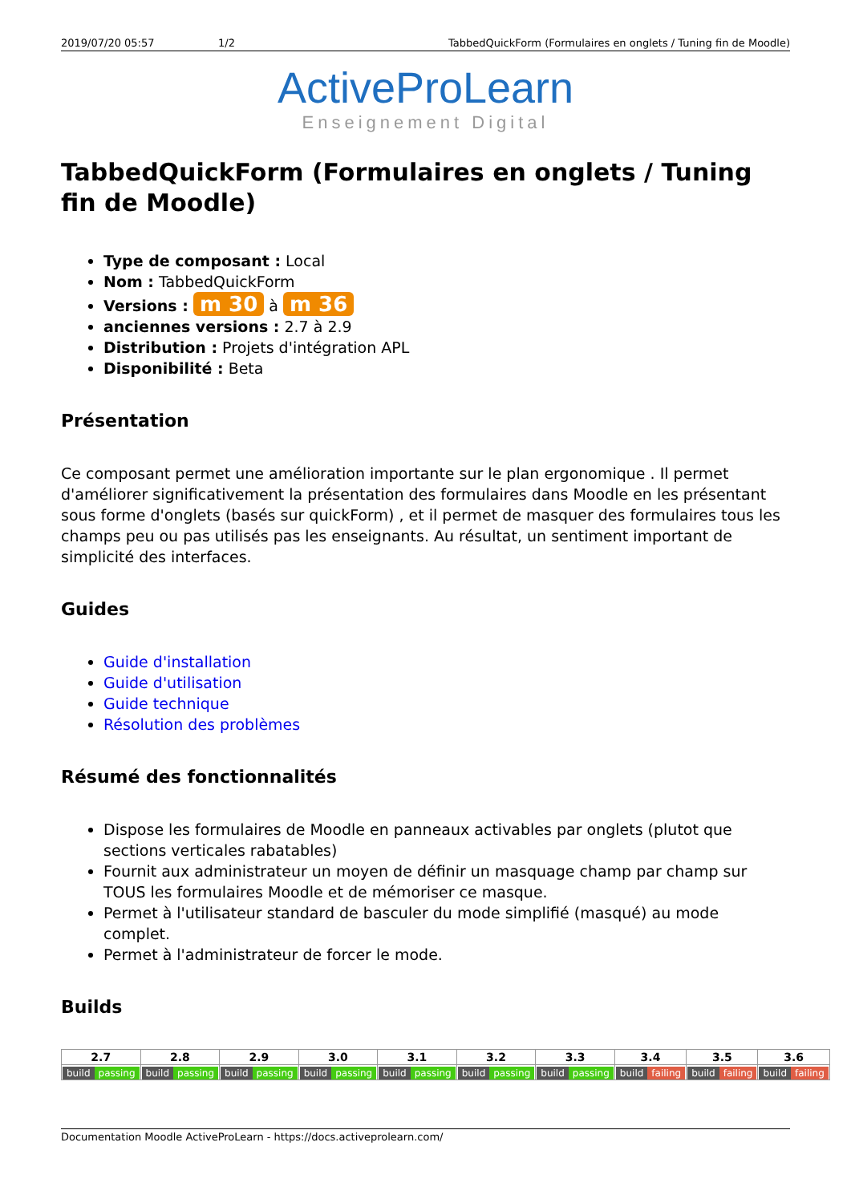2019/07/20 05:57 1/2 TabbedQuickForm (Formulaires en onglets / Tuning fin de Moodle)
ActiveProLearn
Enseignement Digital
TabbedQuickForm (Formulaires en onglets / Tuning fin de Moodle)
Type de composant : Local
Nom : TabbedQuickForm
Versions : m 30 à m 36
anciennes versions : 2.7 à 2.9
Distribution : Projets d'intégration APL
Disponibilité : Beta
Présentation
Ce composant permet une amélioration importante sur le plan ergonomique . Il permet d'améliorer significativement la présentation des formulaires dans Moodle en les présentant sous forme d'onglets (basés sur quickForm) , et il permet de masquer des formulaires tous les champs peu ou pas utilisés pas les enseignants. Au résultat, un sentiment important de simplicité des interfaces.
Guides
Guide d'installation
Guide d'utilisation
Guide technique
Résolution des problèmes
Résumé des fonctionnalités
Dispose les formulaires de Moodle en panneaux activables par onglets (plutot que sections verticales rabatables)
Fournit aux administrateur un moyen de définir un masquage champ par champ sur TOUS les formulaires Moodle et de mémoriser ce masque.
Permet à l'utilisateur standard de basculer du mode simplifié (masqué) au mode complet.
Permet à l'administrateur de forcer le mode.
Builds
| 2.7 | 2.8 | 2.9 | 3.0 | 3.1 | 3.2 | 3.3 | 3.4 | 3.5 | 3.6 |
| --- | --- | --- | --- | --- | --- | --- | --- | --- | --- |
| build passing | build passing | build passing | build passing | build passing | build passing | build passing | build failing | build failing | build failing |
Documentation Moodle ActiveProLearn - https://docs.activeprolearn.com/